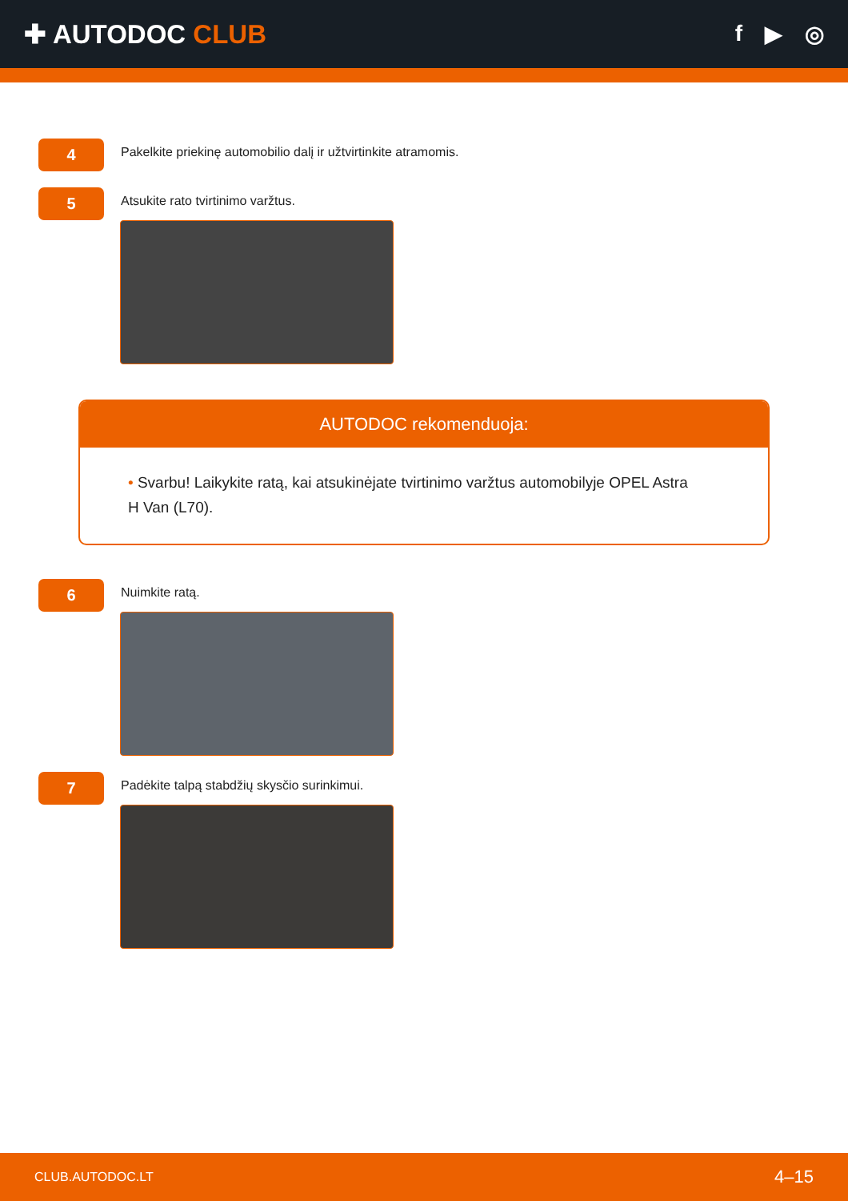✚ AUTODOC CLUB
f ▶ ◎
4
Pakelkite priekinę automobilio dalį ir užtvirtinkite atramomis.
5
Atsukite rato tvirtinimo varžtus.
AUTODOC rekomenduoja:
• Svarbu! Laikykite ratą, kai atsukinėjate tvirtinimo varžtus automobilyje OPEL Astra H Van (L70).
6
Nuimkite ratą.
7
Padėkite talpą stabdžių skysčio surinkimui.
CLUB.AUTODOC.LT 4–15